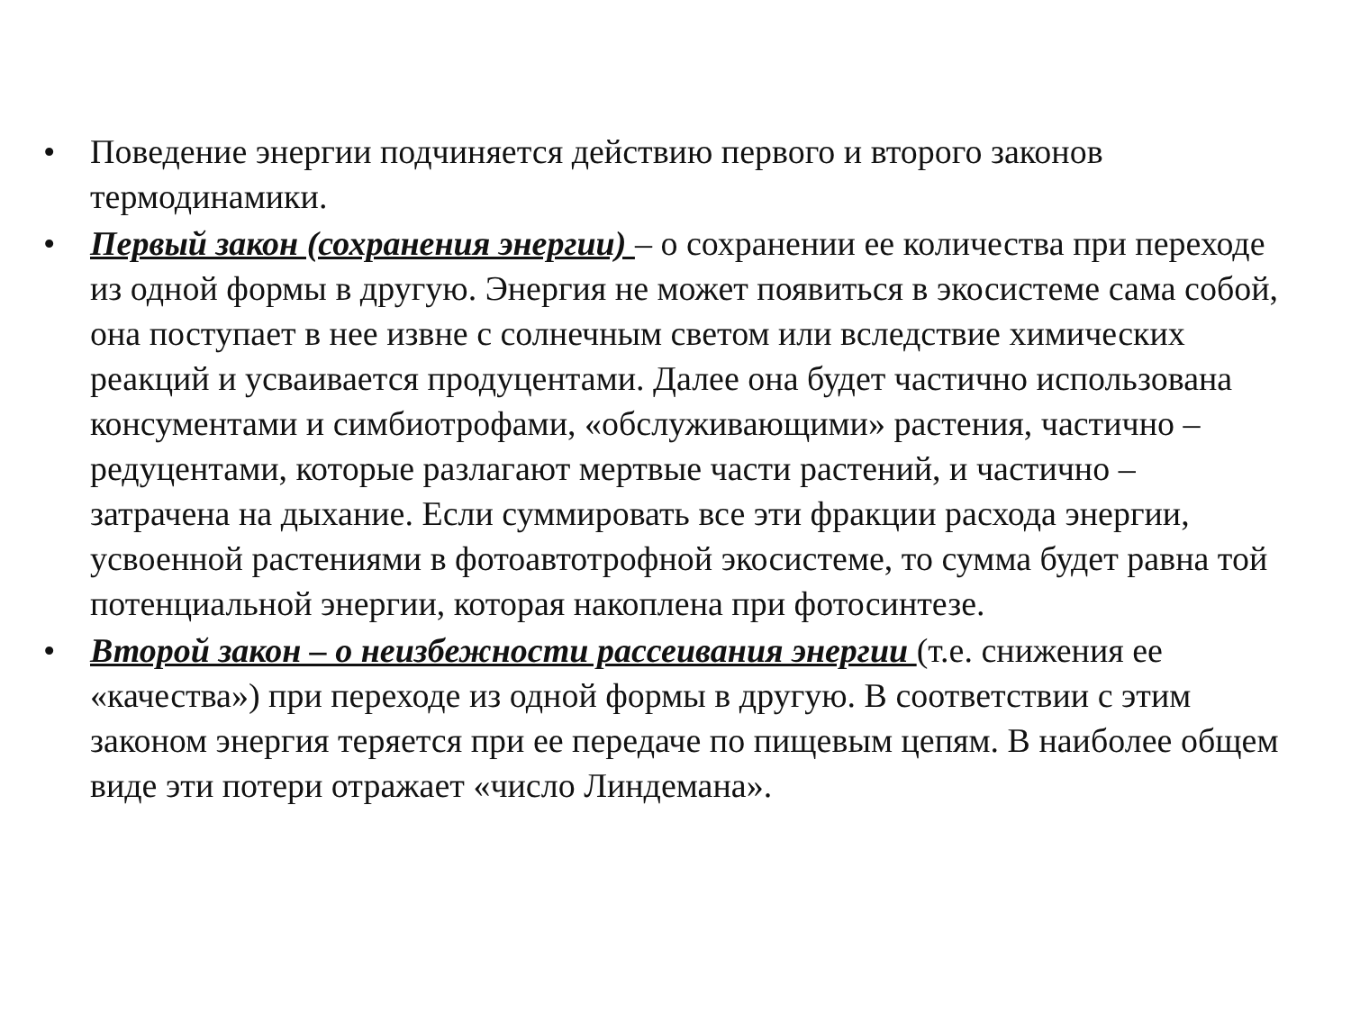• Поведение энергии подчиняется действию первого и второго законов термодинамики.
• Первый закон (сохранения энергии) – о сохранении ее количества при переходе из одной формы в другую. Энергия не может появиться в экосистеме сама собой, она поступает в нее извне с солнечным светом или вследствие химических реакций и усваивается продуцентами. Далее она будет частично использована консументами и симбиотрофами, «обслуживающими» растения, частично – редуцентами, которые разлагают мертвые части растений, и частично – затрачена на дыхание. Если суммировать все эти фракции расхода энергии, усвоенной растениями в фотоавтотрофной экосистеме, то сумма будет равна той потенциальной энергии, которая накоплена при фотосинтезе.
• Второй закон – о неизбежности рассеивания энергии (т.е. снижения ее «качества») при переходе из одной формы в другую. В соответствии с этим законом энергия теряется при ее передаче по пищевым цепям. В наиболее общем виде эти потери отражает «число Линдемана».